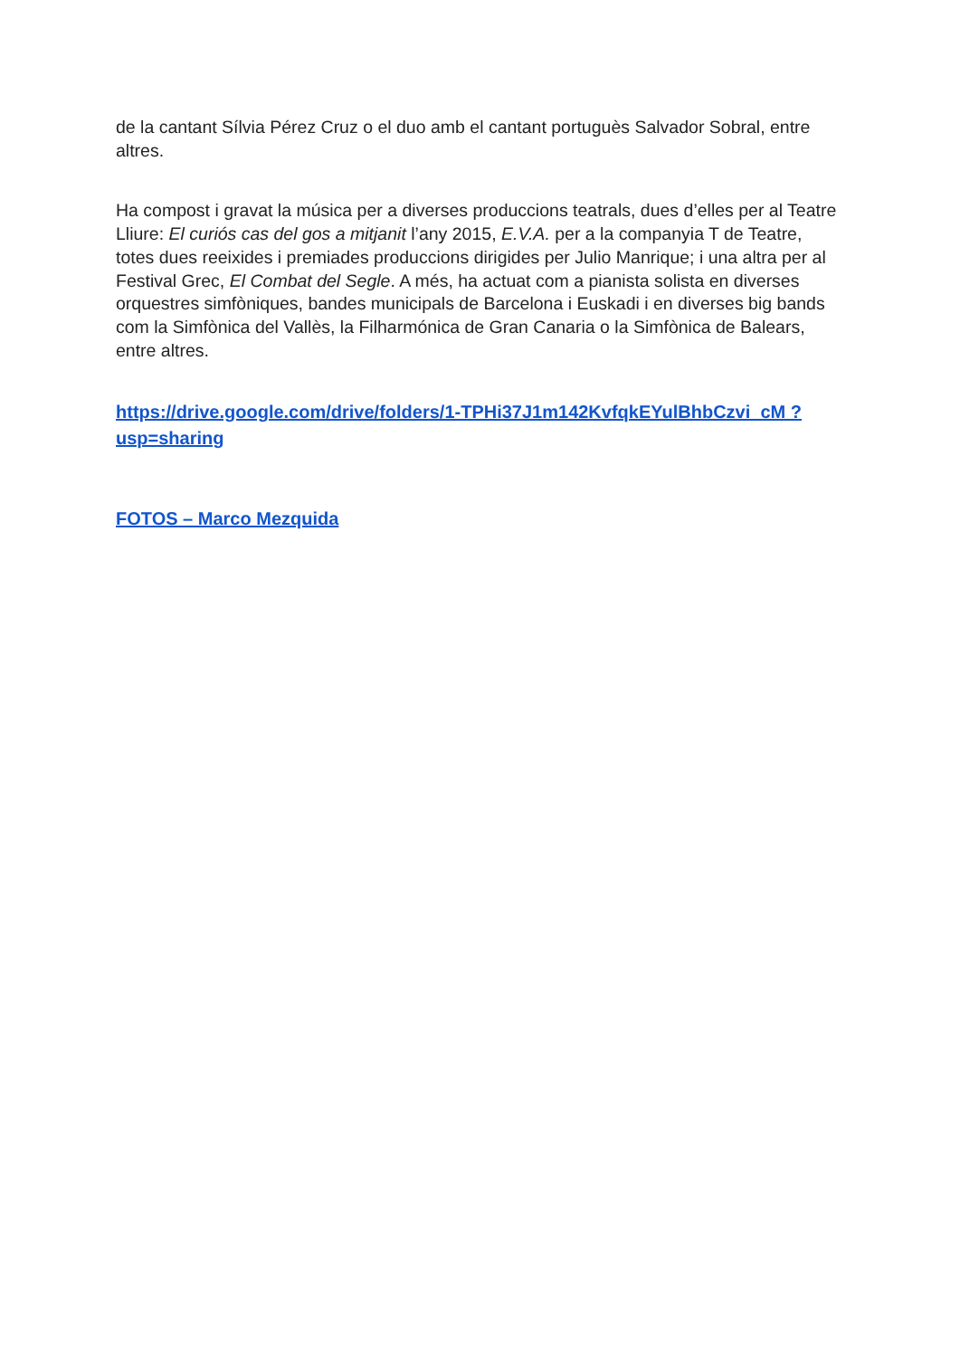de la cantant Sílvia Pérez Cruz o el duo amb el cantant portuguès Salvador Sobral, entre altres.
Ha compost i gravat la música per a diverses produccions teatrals, dues d’elles per al Teatre Lliure: El curiós cas del gos a mitjanit l’any 2015, E.V.A. per a la companyia T de Teatre, totes dues reeixides i premiades produccions dirigides per Julio Manrique; i una altra per al Festival Grec, El Combat del Segle. A més, ha actuat com a pianista solista en diverses orquestres simfòniques, bandes municipals de Barcelona i Euskadi i en diverses big bands com la Simfònica del Vallès, la Filharmónica de Gran Canaria o la Simfònica de Balears, entre altres.
https://drive.google.com/drive/folders/1-TPHi37J1m142KvfqkEYulBhbCzvi_cM ?usp=sharing
FOTOS – Marco Mezquida